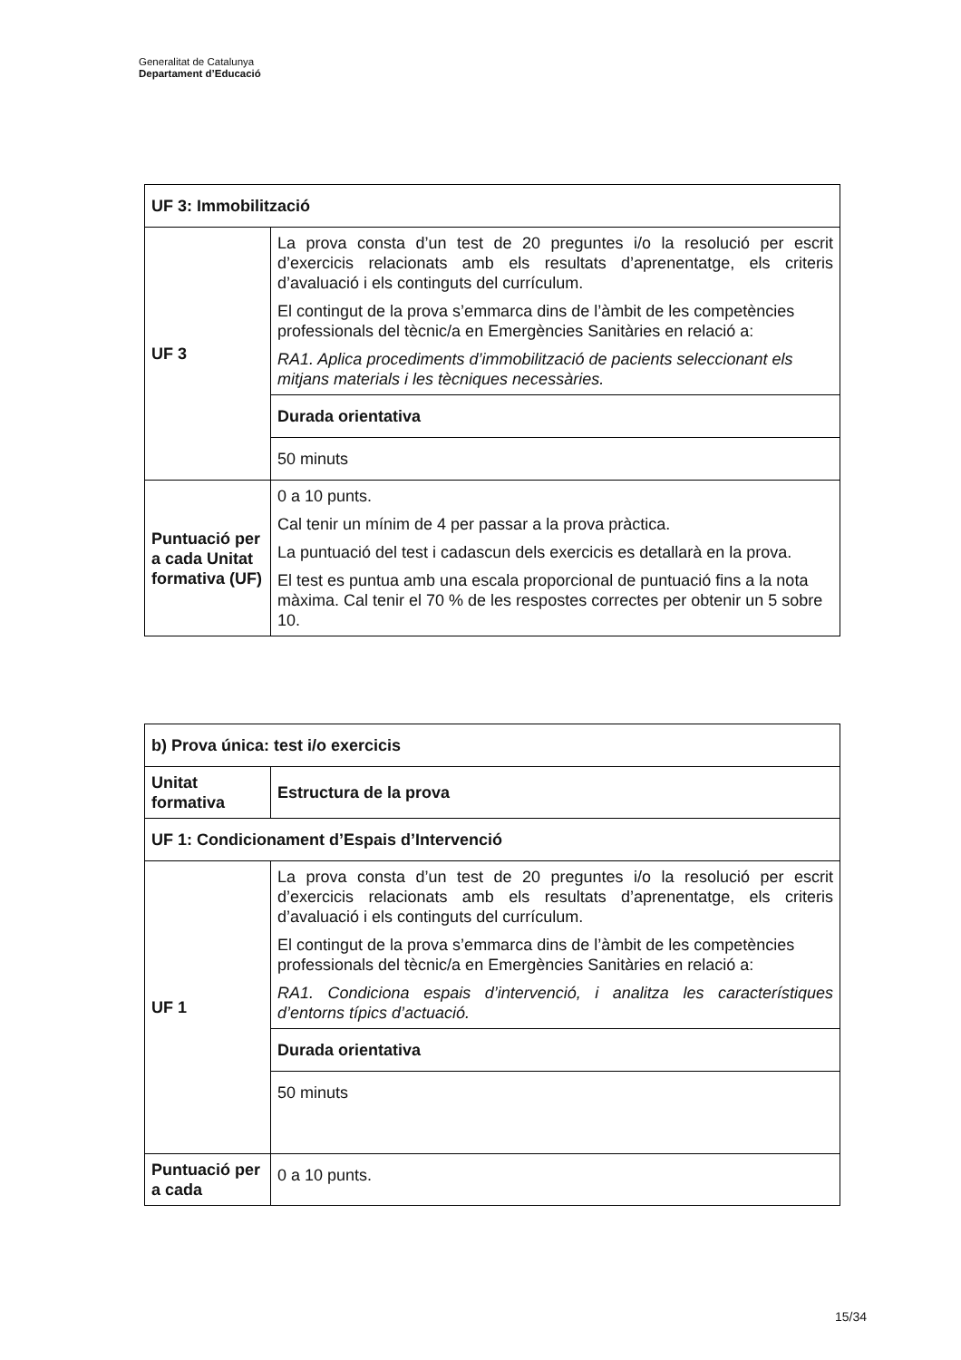Generalitat de Catalunya
Departament d’Educació
| UF 3: Immobilització | |
| UF 3 | La prova consta d’un test de 20 preguntes i/o la resolució per escrit d’exercicis relacionats amb els resultats d’aprenentatge, els criteris d’avaluació i els continguts del currículum. El contingut de la prova s’emmarca dins de l’àmbit de les competències professionals del tècnic/a en Emergències Sanitàries en relació a: RA1. Aplica procediments d’immobilització de pacients seleccionant els mitjans materials i les tècniques necessàries. |
| | Durada orientativa |
| | 50 minuts |
| Puntuació per a cada Unitat formativa (UF) | 0 a 10 punts. Cal tenir un mínim de 4 per passar a la prova pràctica. La puntuació del test i cadascun dels exercicis es detallarà en la prova. El test es puntua amb una escala proporcional de puntuació fins a la nota màxima. Cal tenir el 70 % de les respostes correctes per obtenir un 5 sobre 10. |
| b) Prova única: test i/o exercicis | |
| Unitat formativa | Estructura de la prova |
| UF 1: Condicionament d’Espais d’Intervenció | |
| UF 1 | La prova consta d’un test de 20 preguntes i/o la resolució per escrit d’exercicis relacionats amb els resultats d’aprenentatge, els criteris d’avaluació i els continguts del currículum. El contingut de la prova s’emmarca dins de l’àmbit de les competències professionals del tècnic/a en Emergències Sanitàries en relació a: RA1. Condiciona espais d’intervenció, i analitza les característiques d’entorns típics d’actuació. |
| | Durada orientativa |
| | 50 minuts |
| Puntuació per a cada | 0 a 10 punts. |
15/34